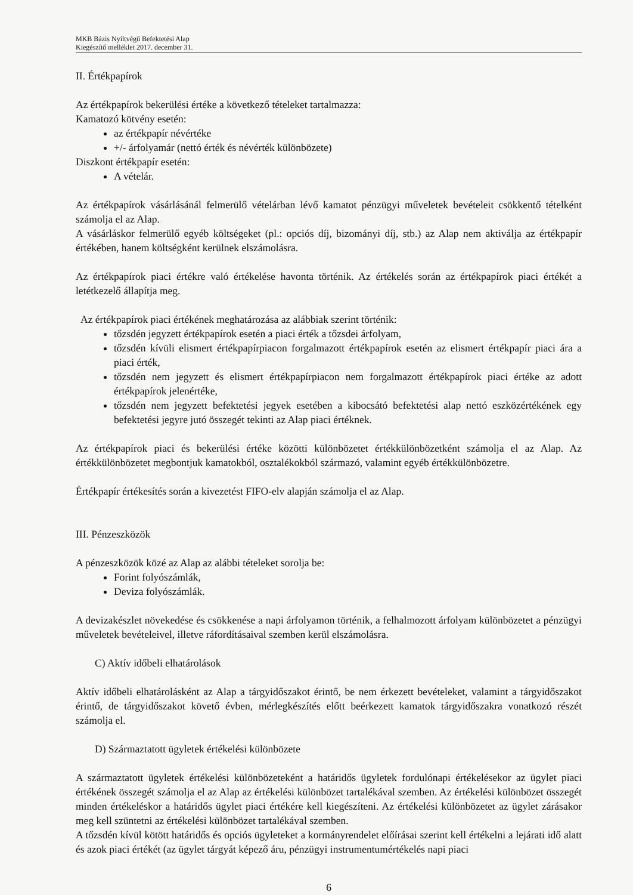MKB Bázis Nyíltvégű Befektetési Alap
Kiegészítő melléklet 2017. december 31.
II. Értékpapírok
Az értékpapírok bekerülési értéke a következő tételeket tartalmazza:
Kamatozó kötvény esetén:
az értékpapír névértéke
+/- árfolyamár (nettó érték és névérték különbözete)
Diszkont értékpapír esetén:
A vételár.
Az értékpapírok vásárlásánál felmerülő vételárban lévő kamatot pénzügyi műveletek bevételeit csökkentő tételként számolja el az Alap.
A vásárláskor felmerülő egyéb költségeket (pl.: opciós díj, bizományi díj, stb.) az Alap nem aktiválja az értékpapír értékében, hanem költségként kerülnek elszámolásra.
Az értékpapírok piaci értékre való értékelése havonta történik. Az értékelés során az értékpapírok piaci értékét a letétkezelő állapítja meg.
Az értékpapírok piaci értékének meghatározása az alábbiak szerint történik:
tőzsdén jegyzett értékpapírok esetén a piaci érték a tőzsdei árfolyam,
tőzsdén kívüli elismert értékpapírpiacon forgalmazott értékpapírok esetén az elismert értékpapír piaci ára a piaci érték,
tőzsdén nem jegyzett és elismert értékpapírpiacon nem forgalmazott értékpapírok piaci értéke az adott értékpapírok jelenértéke,
tőzsdén nem jegyzett befektetési jegyek esetében a kibocsátó befektetési alap nettó eszközértékének egy befektetési jegyre jutó összegét tekinti az Alap piaci értéknek.
Az értékpapírok piaci és bekerülési értéke közötti különbözetet értékkülönbözetként számolja el az Alap. Az értékkülönbözetet megbontjuk kamatokból, osztalékokból származó, valamint egyéb értékkülönbözetre.
Értékpapír értékesítés során a kivezetést FIFO-elv alapján számolja el az Alap.
III. Pénzeszközök
A pénzeszközök közé az Alap az alábbi tételeket sorolja be:
Forint folyószámlák,
Deviza folyószámlák.
A devizakészlet növekedése és csökkenése a napi árfolyamon történik, a felhalmozott árfolyam különbözetet a pénzügyi műveletek bevételeivel, illetve ráfordításaival szemben kerül elszámolásra.
C) Aktív időbeli elhatárolások
Aktív időbeli elhatárolásként az Alap a tárgyidőszakot érintő, be nem érkezett bevételeket, valamint a tárgyidőszakot érintő, de tárgyidőszakot követő évben, mérlegkészítés előtt beérkezett kamatok tárgyidőszakra vonatkozó részét számolja el.
D) Származtatott ügyletek értékelési különbözete
A származtatott ügyletek értékelési különbözeteként a határidős ügyletek fordulónapi értékelésekor az ügylet piaci értékének összegét számolja el az Alap az értékelési különbözet tartalékával szemben. Az értékelési különbözet összegét minden értékeléskor a határidős ügylet piaci értékére kell kiegészíteni. Az értékelési különbözetet az ügylet zárásakor meg kell szüntetni az értékelési különbözet tartalékával szemben.
A tőzsdén kívül kötött határidős és opciós ügyleteket a kormányrendelet előírásai szerint kell értékelni a lejárati idő alatt és azok piaci értékét (az ügylet tárgyát képező áru, pénzügyi instrumentumértékelés napi piaci
6